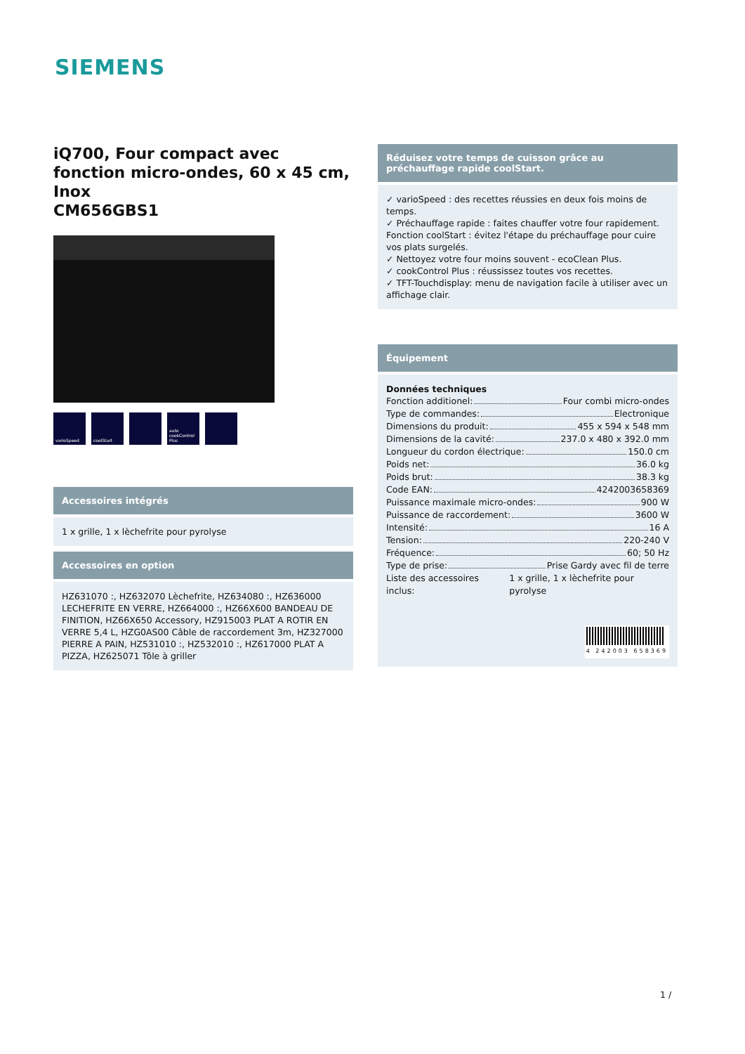SIEMENS
iQ700, Four compact avec fonction micro-ondes, 60 x 45 cm, Inox
CM656GBS1
varioSpeed coolStart auto cookControl Plus
Accessoires intégrés
1 x grille, 1 x lèchefrite pour pyrolyse
Accessoires en option
HZ631070 :, HZ632070 Lèchefrite, HZ634080 :, HZ636000 LECHEFRITE EN VERRE, HZ664000 :, HZ66X600 BANDEAU DE FINITION, HZ66X650 Accessory, HZ915003 PLAT A ROTIR EN VERRE 5,4 L, HZG0AS00 Câble de raccordement 3m, HZ327000 PIERRE A PAIN, HZ531010 :, HZ532010 :, HZ617000 PLAT A PIZZA, HZ625071 Tôle à griller
Réduisez votre temps de cuisson grâce au préchauffage rapide coolStart.
✓ varioSpeed : des recettes réussies en deux fois moins de temps.
✓ Préchauffage rapide : faites chauffer votre four rapidement. Fonction coolStart : évitez l'étape du préchauffage pour cuire vos plats surgelés.
✓ Nettoyez votre four moins souvent - ecoClean Plus.
✓ cookControl Plus : réussissez toutes vos recettes.
✓ TFT-Touchdisplay: menu de navigation facile à utiliser avec un affichage clair.
Équipement
Données techniques
Fonction additionel: Four combi micro-ondes
Type de commandes: Electronique
Dimensions du produit: 455 x 594 x 548 mm
Dimensions de la cavité: 237.0 x 480 x 392.0 mm
Longueur du cordon électrique: 150.0 cm
Poids net: 36.0 kg
Poids brut: 38.3 kg
Code EAN: 4242003658369
Puissance maximale micro-ondes: 900 W
Puissance de raccordement: 3600 W
Intensité: 16 A
Tension: 220-240 V
Fréquence: 60; 50 Hz
Type de prise: Prise Gardy avec fil de terre
Liste des accessoires inclus: 1 x grille, 1 x lèchefrite pour pyrolyse
4 242003 658369
1 /